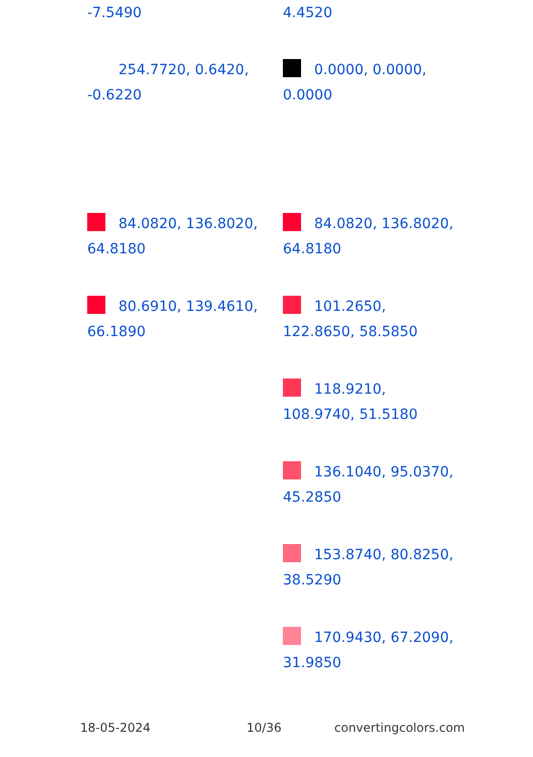-7.5490 4.4520
254.7720, 0.6420, -0.6220
0.0000, 0.0000, 0.0000
84.0820, 136.8020, 64.8180
84.0820, 136.8020, 64.8180
80.6910, 139.4610, 66.1890
101.2650, 122.8650, 58.5850
118.9210, 108.9740, 51.5180
136.1040, 95.0370, 45.2850
153.8740, 80.8250, 38.5290
170.9430, 67.2090, 31.9850
18-05-2024 10/36 convertingcolors.com